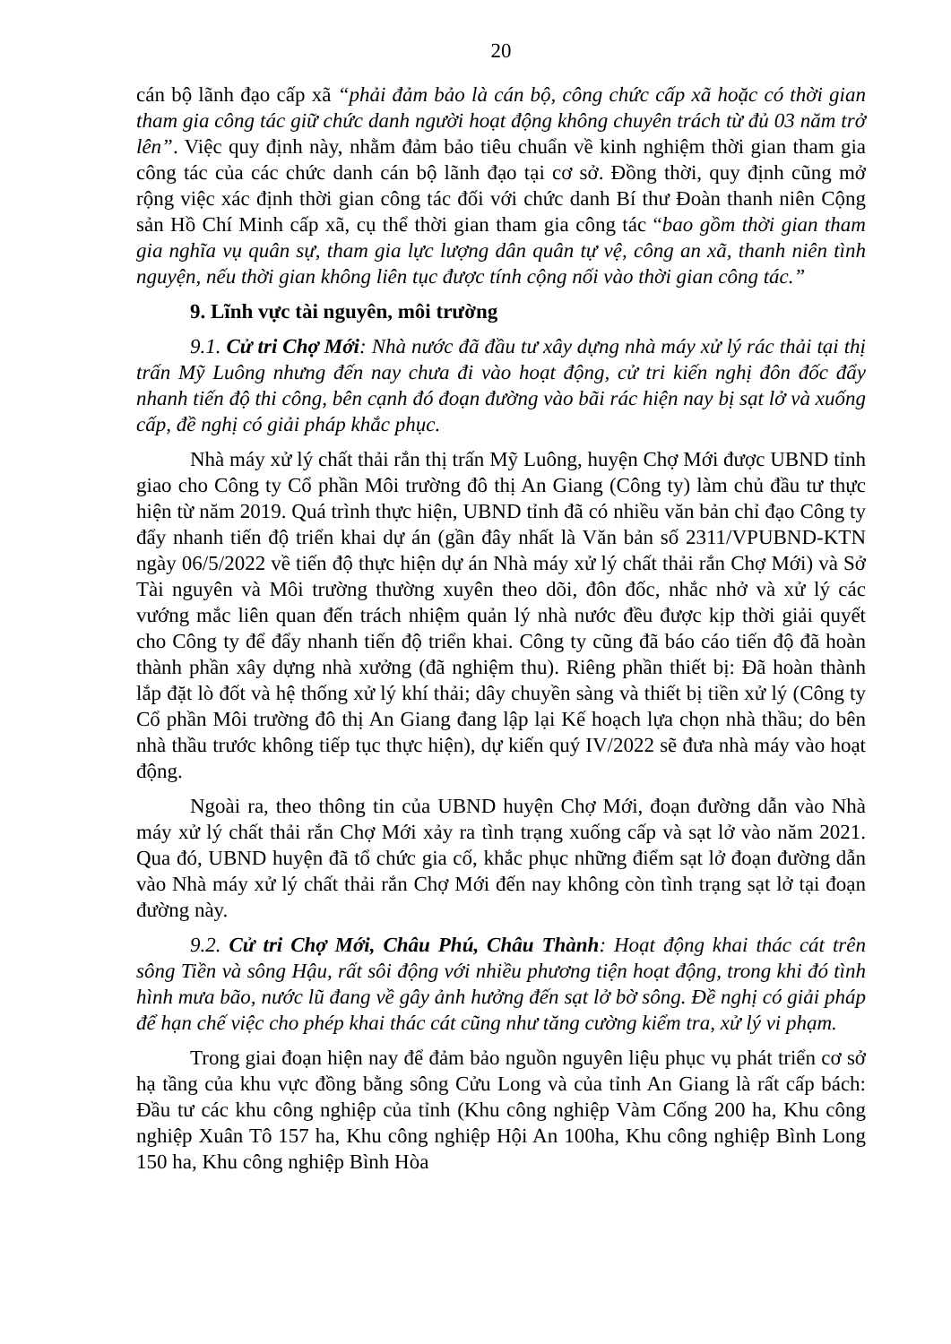20
cán bộ lãnh đạo cấp xã “phải đảm bảo là cán bộ, công chức cấp xã hoặc có thời gian tham gia công tác giữ chức danh người hoạt động không chuyên trách từ đủ 03 năm trở lên”. Việc quy định này, nhằm đảm bảo tiêu chuẩn về kinh nghiệm thời gian tham gia công tác của các chức danh cán bộ lãnh đạo tại cơ sở. Đồng thời, quy định cũng mở rộng việc xác định thời gian công tác đối với chức danh Bí thư Đoàn thanh niên Cộng sản Hồ Chí Minh cấp xã, cụ thể thời gian tham gia công tác “bao gồm thời gian tham gia nghĩa vụ quân sự, tham gia lực lượng dân quân tự vệ, công an xã, thanh niên tình nguyện, nếu thời gian không liên tục được tính cộng nối vào thời gian công tác.”
9. Lĩnh vực tài nguyên, môi trường
9.1. Cử tri Chợ Mới: Nhà nước đã đầu tư xây dựng nhà máy xử lý rác thải tại thị trấn Mỹ Luông nhưng đến nay chưa đi vào hoạt động, cử tri kiến nghị đôn đốc đẩy nhanh tiến độ thi công, bên cạnh đó đoạn đường vào bãi rác hiện nay bị sạt lở và xuống cấp, đề nghị có giải pháp khắc phục.
Nhà máy xử lý chất thải rắn thị trấn Mỹ Luông, huyện Chợ Mới được UBND tỉnh giao cho Công ty Cổ phần Môi trường đô thị An Giang (Công ty) làm chủ đầu tư thực hiện từ năm 2019. Quá trình thực hiện, UBND tỉnh đã có nhiều văn bản chỉ đạo Công ty đẩy nhanh tiến độ triển khai dự án (gần đây nhất là Văn bản số 2311/VPUBND-KTN ngày 06/5/2022 về tiến độ thực hiện dự án Nhà máy xử lý chất thải rắn Chợ Mới) và Sở Tài nguyên và Môi trường thường xuyên theo dõi, đôn đốc, nhắc nhở và xử lý các vướng mắc liên quan đến trách nhiệm quản lý nhà nước đều được kịp thời giải quyết cho Công ty để đẩy nhanh tiến độ triển khai. Công ty cũng đã báo cáo tiến độ đã hoàn thành phần xây dựng nhà xưởng (đã nghiệm thu). Riêng phần thiết bị: Đã hoàn thành lắp đặt lò đốt và hệ thống xử lý khí thải; dây chuyền sàng và thiết bị tiền xử lý (Công ty Cổ phần Môi trường đô thị An Giang đang lập lại Kế hoạch lựa chọn nhà thầu; do bên nhà thầu trước không tiếp tục thực hiện), dự kiến quý IV/2022 sẽ đưa nhà máy vào hoạt động.
Ngoài ra, theo thông tin của UBND huyện Chợ Mới, đoạn đường dẫn vào Nhà máy xử lý chất thải rắn Chợ Mới xảy ra tình trạng xuống cấp và sạt lở vào năm 2021. Qua đó, UBND huyện đã tổ chức gia cố, khắc phục những điểm sạt lở đoạn đường dẫn vào Nhà máy xử lý chất thải rắn Chợ Mới đến nay không còn tình trạng sạt lở tại đoạn đường này.
9.2. Cử tri Chợ Mới, Châu Phú, Châu Thành: Hoạt động khai thác cát trên sông Tiền và sông Hậu, rất sôi động với nhiều phương tiện hoạt động, trong khi đó tình hình mưa bão, nước lũ đang về gây ảnh hưởng đến sạt lở bờ sông. Đề nghị có giải pháp để hạn chế việc cho phép khai thác cát cũng như tăng cường kiểm tra, xử lý vi phạm.
Trong giai đoạn hiện nay để đảm bảo nguồn nguyên liệu phục vụ phát triển cơ sở hạ tầng của khu vực đồng bằng sông Cửu Long và của tỉnh An Giang là rất cấp bách: Đầu tư các khu công nghiệp của tỉnh (Khu công nghiệp Vàm Cống 200 ha, Khu công nghiệp Xuân Tô 157 ha, Khu công nghiệp Hội An 100ha, Khu công nghiệp Bình Long 150 ha, Khu công nghiệp Bình Hòa